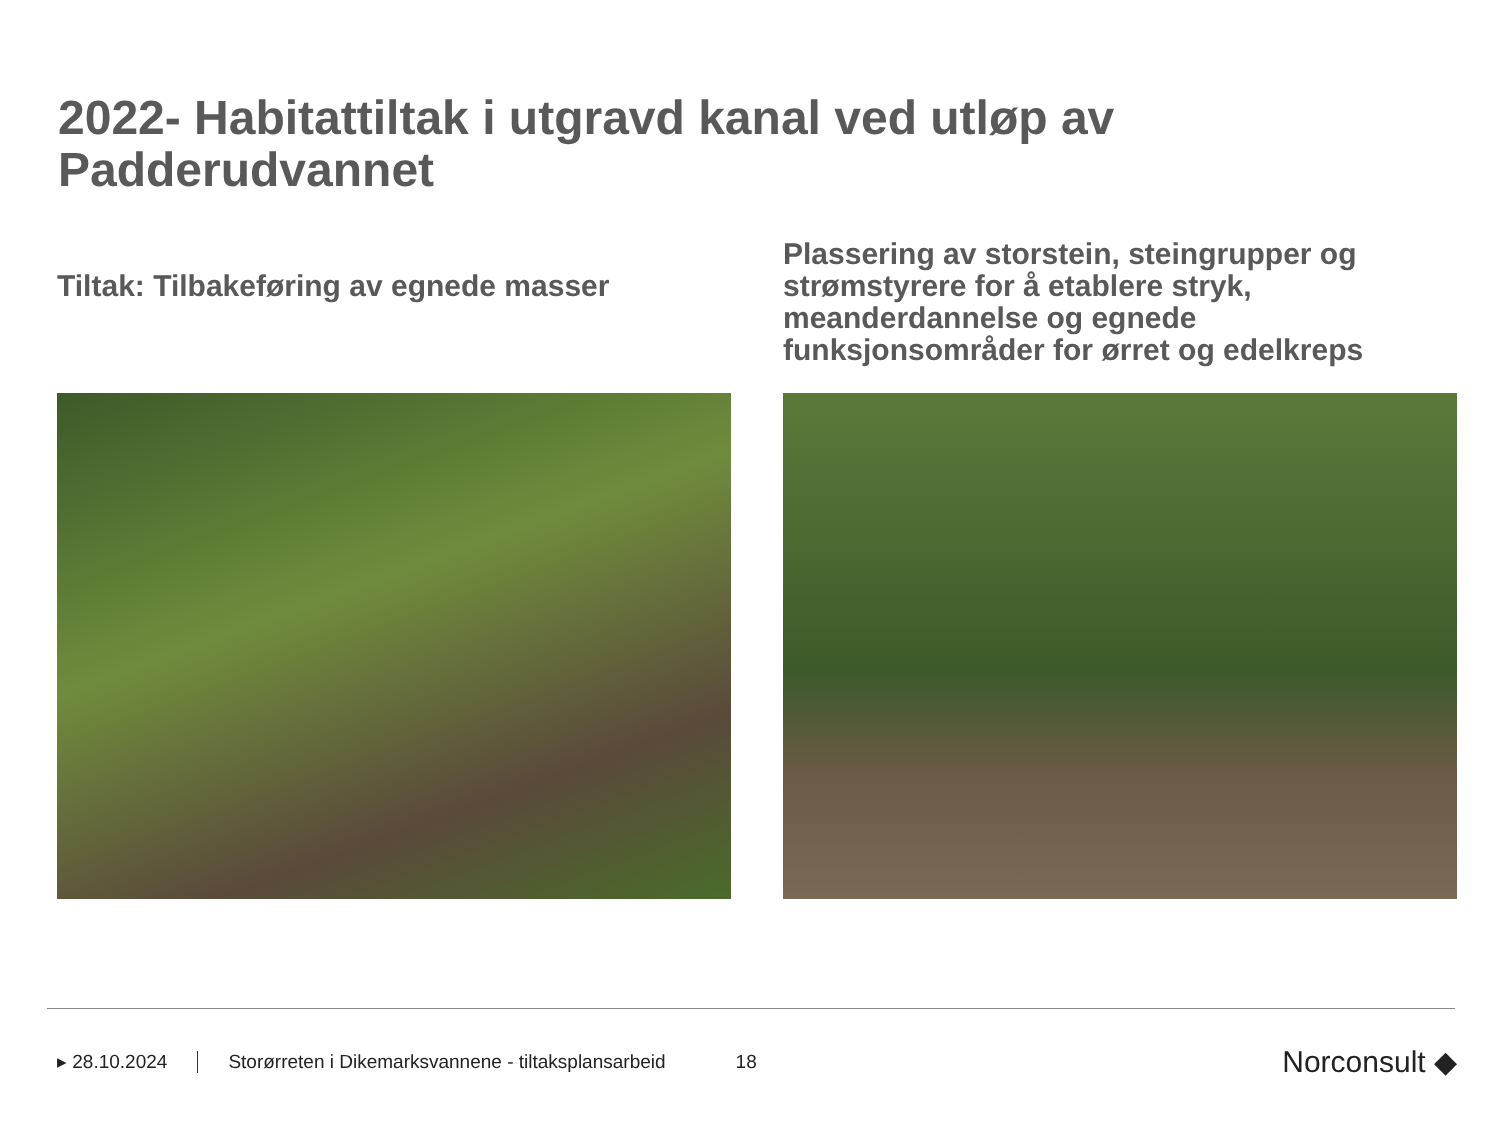2022- Habitattiltak i utgravd kanal ved utløp av Padderudvannet
Tiltak: Tilbakeføring av egnede masser
Plassering av storstein, steingrupper og strømstyrere for å etablere stryk, meanderdannelse og egnede funksjonsområder for ørret og edelkreps
▸ 28.10.2024 Storørreten i Dikemarksvannene - tiltaksplansarbeid 18 Norconsult ◆